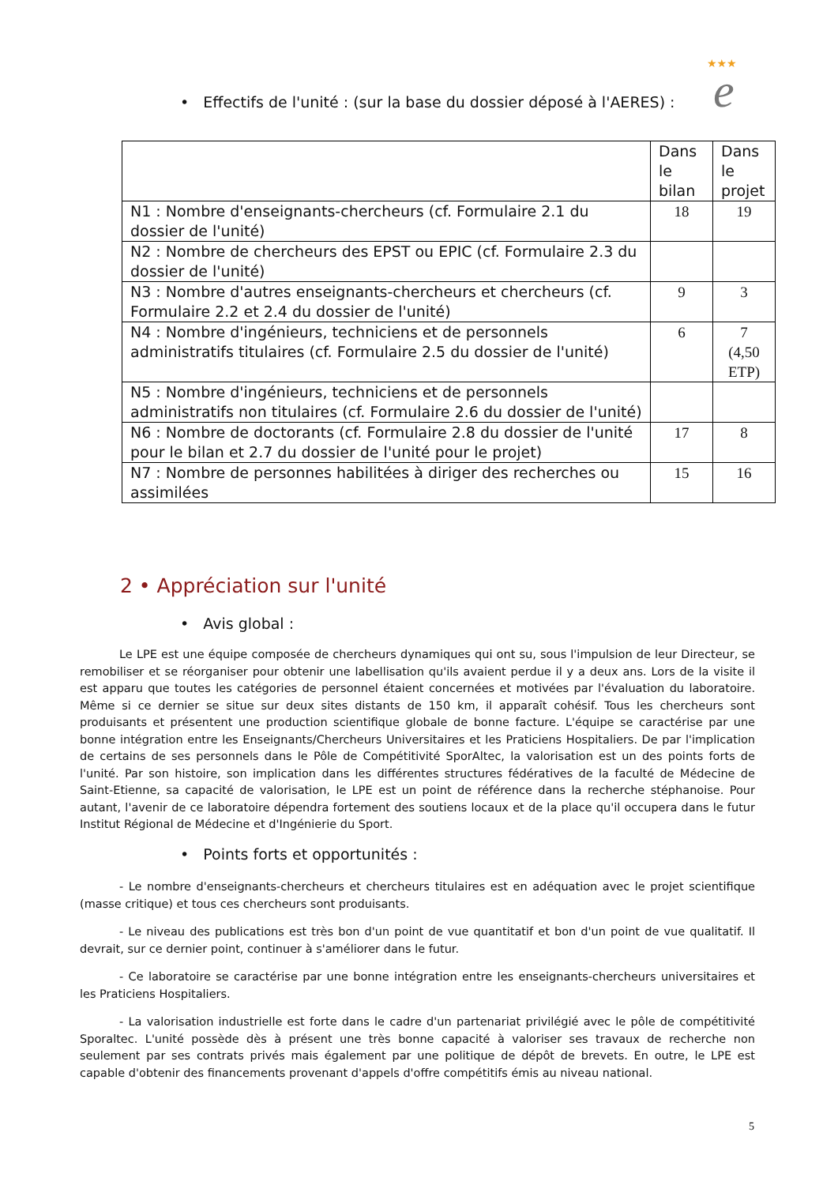★★★
e
• Effectifs de l'unité : (sur la base du dossier déposé à l'AERES) :
| | Dans le bilan | Dans le projet |
| N1 : Nombre d'enseignants-chercheurs (cf. Formulaire 2.1 du dossier de l'unité) | 18 | 19 |
| N2 : Nombre de chercheurs des EPST ou EPIC (cf. Formulaire 2.3 du dossier de l'unité) | | |
| N3 : Nombre d'autres enseignants-chercheurs et chercheurs (cf. Formulaire 2.2 et 2.4 du dossier de l'unité) | 9 | 3 |
| N4 : Nombre d'ingénieurs, techniciens et de personnels administratifs titulaires (cf. Formulaire 2.5 du dossier de l'unité) | 6 | 7 (4,50 ETP) |
| N5 : Nombre d'ingénieurs, techniciens et de personnels administratifs non titulaires (cf. Formulaire 2.6 du dossier de l'unité) | | |
| N6 : Nombre de doctorants (cf. Formulaire 2.8 du dossier de l'unité pour le bilan et 2.7 du dossier de l'unité pour le projet) | 17 | 8 |
| N7 : Nombre de personnes habilitées à diriger des recherches ou assimilées | 15 | 16 |
2 • Appréciation sur l'unité
• Avis global :
Le LPE est une équipe composée de chercheurs dynamiques qui ont su, sous l'impulsion de leur Directeur, se remobiliser et se réorganiser pour obtenir une labellisation qu'ils avaient perdue il y a deux ans. Lors de la visite il est apparu que toutes les catégories de personnel étaient concernées et motivées par l'évaluation du laboratoire. Même si ce dernier se situe sur deux sites distants de 150 km, il apparaît cohésif. Tous les chercheurs sont produisants et présentent une production scientifique globale de bonne facture. L'équipe se caractérise par une bonne intégration entre les Enseignants/Chercheurs Universitaires et les Praticiens Hospitaliers. De par l'implication de certains de ses personnels dans le Pôle de Compétitivité SporAltec, la valorisation est un des points forts de l'unité. Par son histoire, son implication dans les différentes structures fédératives de la faculté de Médecine de Saint-Etienne, sa capacité de valorisation, le LPE est un point de référence dans la recherche stéphanoise. Pour autant, l'avenir de ce laboratoire dépendra fortement des soutiens locaux et de la place qu'il occupera dans le futur Institut Régional de Médecine et d'Ingénierie du Sport.
• Points forts et opportunités :
- Le nombre d'enseignants-chercheurs et chercheurs titulaires est en adéquation avec le projet scientifique (masse critique) et tous ces chercheurs sont produisants.
- Le niveau des publications est très bon d'un point de vue quantitatif et bon d'un point de vue qualitatif. Il devrait, sur ce dernier point, continuer à s'améliorer dans le futur.
- Ce laboratoire se caractérise par une bonne intégration entre les enseignants-chercheurs universitaires et les Praticiens Hospitaliers.
- La valorisation industrielle est forte dans le cadre d'un partenariat privilégié avec le pôle de compétitivité Sporaltec. L'unité possède dès à présent une très bonne capacité à valoriser ses travaux de recherche non seulement par ses contrats privés mais également par une politique de dépôt de brevets. En outre, le LPE est capable d'obtenir des financements provenant d'appels d'offre compétitifs émis au niveau national.
5